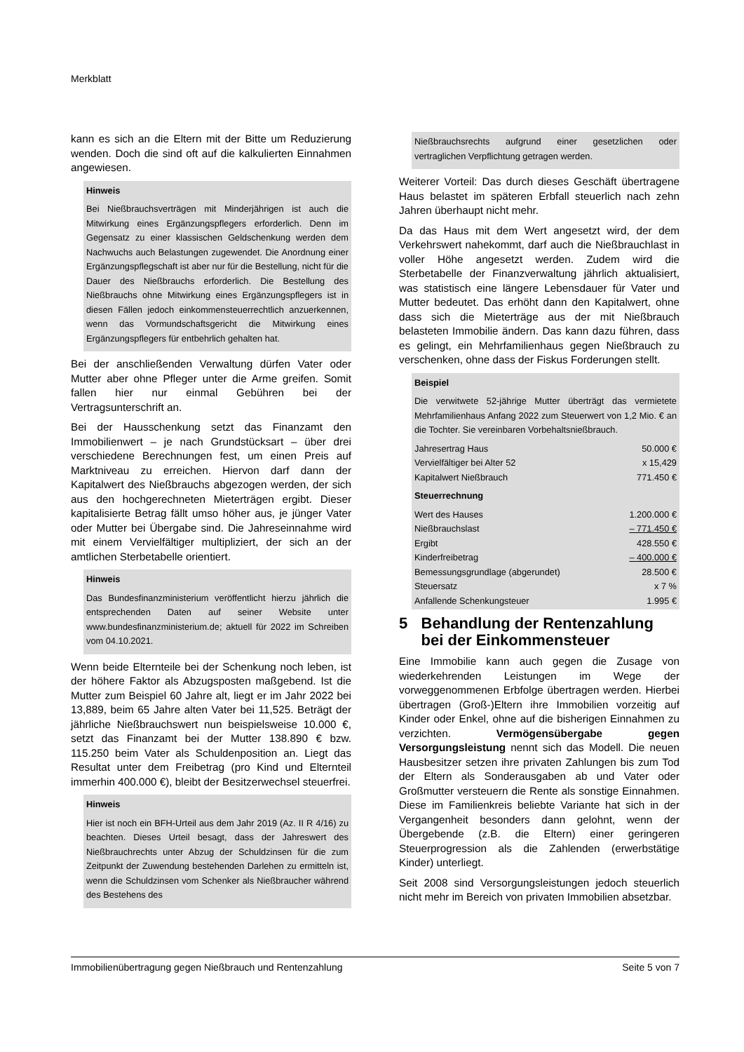Merkblatt
kann es sich an die Eltern mit der Bitte um Reduzierung wenden. Doch die sind oft auf die kalkulierten Einnahmen angewiesen.
Hinweis
Bei Nießbrauchsverträgen mit Minderjährigen ist auch die Mitwirkung eines Ergänzungspflegers erforderlich. Denn im Gegensatz zu einer klassischen Geldschenkung werden dem Nachwuchs auch Belastungen zugewendet. Die Anordnung einer Ergänzungspflegschaft ist aber nur für die Bestellung, nicht für die Dauer des Nießbrauchs erforderlich. Die Bestellung des Nießbrauchs ohne Mitwirkung eines Ergänzungspflegers ist in diesen Fällen jedoch einkommensteuerrechtlich anzuerkennen, wenn das Vormundschaftsgericht die Mitwirkung eines Ergänzungspflegers für entbehrlich gehalten hat.
Bei der anschließenden Verwaltung dürfen Vater oder Mutter aber ohne Pfleger unter die Arme greifen. Somit fallen hier nur einmal Gebühren bei der Vertragsunterschrift an.
Bei der Hausschenkung setzt das Finanzamt den Immobilienwert – je nach Grundstücksart – über drei verschiedene Berechnungen fest, um einen Preis auf Marktniveau zu erreichen. Hiervon darf dann der Kapitalwert des Nießbrauchs abgezogen werden, der sich aus den hochgerechneten Mieterträgen ergibt. Dieser kapitalisierte Betrag fällt umso höher aus, je jünger Vater oder Mutter bei Übergabe sind. Die Jahreseinnahme wird mit einem Vervielfältiger multipliziert, der sich an der amtlichen Sterbetabelle orientiert.
Hinweis
Das Bundesfinanzministerium veröffentlicht hierzu jährlich die entsprechenden Daten auf seiner Website unter www.bundesfinanzministerium.de; aktuell für 2022 im Schreiben vom 04.10.2021.
Wenn beide Elternteile bei der Schenkung noch leben, ist der höhere Faktor als Abzugsposten maßgebend. Ist die Mutter zum Beispiel 60 Jahre alt, liegt er im Jahr 2022 bei 13,889, beim 65 Jahre alten Vater bei 11,525. Beträgt der jährliche Nießbrauchswert nun beispielsweise 10.000 €, setzt das Finanzamt bei der Mutter 138.890 € bzw. 115.250 beim Vater als Schuldenposition an. Liegt das Resultat unter dem Freibetrag (pro Kind und Elternteil immerhin 400.000 €), bleibt der Besitzerwechsel steuerfrei.
Hinweis
Hier ist noch ein BFH-Urteil aus dem Jahr 2019 (Az. II R 4/16) zu beachten. Dieses Urteil besagt, dass der Jahreswert des Nießbrauchrechts unter Abzug der Schuldzinsen für die zum Zeitpunkt der Zuwendung bestehenden Darlehen zu ermitteln ist, wenn die Schuldzinsen vom Schenker als Nießbraucher während des Bestehens des
Nießbrauchsrechts aufgrund einer gesetzlichen oder vertraglichen Verpflichtung getragen werden.
Weiterer Vorteil: Das durch dieses Geschäft übertragene Haus belastet im späteren Erbfall steuerlich nach zehn Jahren überhaupt nicht mehr.
Da das Haus mit dem Wert angesetzt wird, der dem Verkehrswert nahekommt, darf auch die Nießbrauchlast in voller Höhe angesetzt werden. Zudem wird die Sterbetabelle der Finanzverwaltung jährlich aktualisiert, was statistisch eine längere Lebensdauer für Vater und Mutter bedeutet. Das erhöht dann den Kapitalwert, ohne dass sich die Mieterträge aus der mit Nießbrauch belasteten Immobilie ändern. Das kann dazu führen, dass es gelingt, ein Mehrfamilienhaus gegen Nießbrauch zu verschenken, ohne dass der Fiskus Forderungen stellt.
Beispiel
Die verwitwete 52-jährige Mutter überträgt das vermietete Mehrfamilienhaus Anfang 2022 zum Steuerwert von 1,2 Mio. € an die Tochter. Sie vereinbaren Vorbehaltsnießbrauch.
| Jahresertrag Haus | 50.000 € |
| Vervielfältiger bei Alter 52 | x 15,429 |
| Kapitalwert Nießbrauch | 771.450 € |
Steuerrechnung
| Wert des Hauses | 1.200.000 € |
| Nießbrauchslast | – 771.450 € |
| Ergibt | 428.550 € |
| Kinderfreibetrag | – 400.000 € |
| Bemessungsgrundlage (abgerundet) | 28.500 € |
| Steuersatz | x 7 % |
| Anfallende Schenkungsteuer | 1.995 € |
5 Behandlung der Rentenzahlung bei der Einkommensteuer
Eine Immobilie kann auch gegen die Zusage von wiederkehrenden Leistungen im Wege der vorweggenommenen Erbfolge übertragen werden. Hierbei übertragen (Groß-)Eltern ihre Immobilien vorzeitig auf Kinder oder Enkel, ohne auf die bisherigen Einnahmen zu verzichten. Vermögensübergabe gegen Versorgungsleistung nennt sich das Modell. Die neuen Hausbesitzer setzen ihre privaten Zahlungen bis zum Tod der Eltern als Sonderausgaben ab und Vater oder Großmutter versteuern die Rente als sonstige Einnahmen. Diese im Familienkreis beliebte Variante hat sich in der Vergangenheit besonders dann gelohnt, wenn der Übergebende (z.B. die Eltern) einer geringeren Steuerprogression als die Zahlenden (erwerbstätige Kinder) unterliegt.
Seit 2008 sind Versorgungsleistungen jedoch steuerlich nicht mehr im Bereich von privaten Immobilien absetzbar.
Immobilienübertragung gegen Nießbrauch und Rentenzahlung Seite 5 von 7